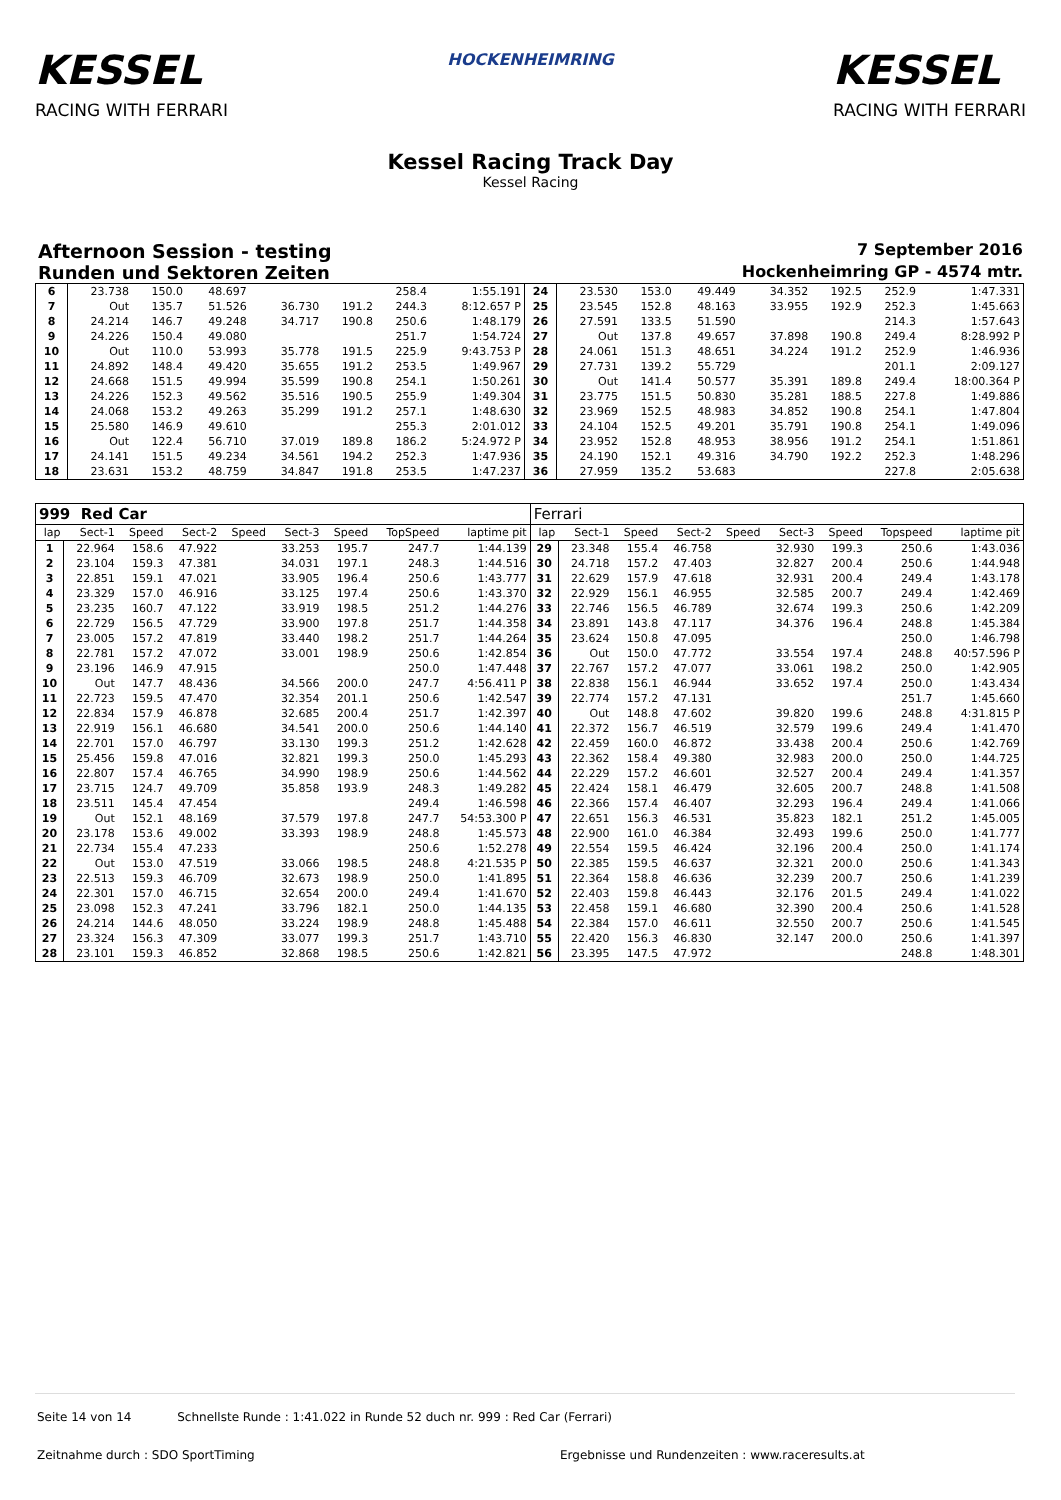KESSEL
RACING WITH FERRARI
HOCKENHEIMRING
KESSEL
RACING WITH FERRARI
Kessel Racing Track Day
Kessel Racing
Afternoon Session - testing 7 September 2016
Runden und Sektoren Zeiten Hockenheimring GP - 4574 mtr.
| 6 | 23.738 | 150.0 | 48.697 | | | | 258.4 | 1:55.191 | 24 | 23.530 | 153.0 | 49.449 | | 34.352 | 192.5 | 252.9 | 1:47.331 |
| 7 | Out | 135.7 | 51.526 | | 36.730 | 191.2 | 244.3 | 8:12.657 P | 25 | 23.545 | 152.8 | 48.163 | | 33.955 | 192.9 | 252.3 | 1:45.663 |
| 8 | 24.214 | 146.7 | 49.248 | | 34.717 | 190.8 | 250.6 | 1:48.179 | 26 | 27.591 | 133.5 | 51.590 | | | | 214.3 | 1:57.643 |
| 9 | 24.226 | 150.4 | 49.080 | | | | 251.7 | 1:54.724 | 27 | Out | 137.8 | 49.657 | | 37.898 | 190.8 | 249.4 | 8:28.992 P |
| 10 | Out | 110.0 | 53.993 | | 35.778 | 191.5 | 225.9 | 9:43.753 P | 28 | 24.061 | 151.3 | 48.651 | | 34.224 | 191.2 | 252.9 | 1:46.936 |
| 11 | 24.892 | 148.4 | 49.420 | | 35.655 | 191.2 | 253.5 | 1:49.967 | 29 | 27.731 | 139.2 | 55.729 | | | | 201.1 | 2:09.127 |
| 12 | 24.668 | 151.5 | 49.994 | | 35.599 | 190.8 | 254.1 | 1:50.261 | 30 | Out | 141.4 | 50.577 | | 35.391 | 189.8 | 249.4 | 18:00.364 P |
| 13 | 24.226 | 152.3 | 49.562 | | 35.516 | 190.5 | 255.9 | 1:49.304 | 31 | 23.775 | 151.5 | 50.830 | | 35.281 | 188.5 | 227.8 | 1:49.886 |
| 14 | 24.068 | 153.2 | 49.263 | | 35.299 | 191.2 | 257.1 | 1:48.630 | 32 | 23.969 | 152.5 | 48.983 | | 34.852 | 190.8 | 254.1 | 1:47.804 |
| 15 | 25.580 | 146.9 | 49.610 | | | | 255.3 | 2:01.012 | 33 | 24.104 | 152.5 | 49.201 | | 35.791 | 190.8 | 254.1 | 1:49.096 |
| 16 | Out | 122.4 | 56.710 | | 37.019 | 189.8 | 186.2 | 5:24.972 P | 34 | 23.952 | 152.8 | 48.953 | | 38.956 | 191.2 | 254.1 | 1:51.861 |
| 17 | 24.141 | 151.5 | 49.234 | | 34.561 | 194.2 | 252.3 | 1:47.936 | 35 | 24.190 | 152.1 | 49.316 | | 34.790 | 192.2 | 252.3 | 1:48.296 |
| 18 | 23.631 | 153.2 | 48.759 | | 34.847 | 191.8 | 253.5 | 1:47.237 | 36 | 27.959 | 135.2 | 53.683 | | | | 227.8 | 2:05.638 |
| 999 Red Car | | | | | | | | | Ferrari | | | | | | | | |
| --- | --- | --- | --- | --- | --- | --- | --- | --- | --- | --- | --- | --- | --- | --- | --- | --- | --- |
| lap | Sect-1 | Speed | Sect-2 | Speed | Sect-3 | Speed | TopSpeed | laptime pit | lap | Sect-1 | Speed | Sect-2 | Speed | Sect-3 | Speed | Topspeed | laptime pit |
| 1 | 22.964 | 158.6 | 47.922 | | 33.253 | 195.7 | 247.7 | 1:44.139 | 29 | 23.348 | 155.4 | 46.758 | | 32.930 | 199.3 | 250.6 | 1:43.036 |
| 2 | 23.104 | 159.3 | 47.381 | | 34.031 | 197.1 | 248.3 | 1:44.516 | 30 | 24.718 | 157.2 | 47.403 | | 32.827 | 200.4 | 250.6 | 1:44.948 |
| 3 | 22.851 | 159.1 | 47.021 | | 33.905 | 196.4 | 250.6 | 1:43.777 | 31 | 22.629 | 157.9 | 47.618 | | 32.931 | 200.4 | 249.4 | 1:43.178 |
| 4 | 23.329 | 157.0 | 46.916 | | 33.125 | 197.4 | 250.6 | 1:43.370 | 32 | 22.929 | 156.1 | 46.955 | | 32.585 | 200.7 | 249.4 | 1:42.469 |
| 5 | 23.235 | 160.7 | 47.122 | | 33.919 | 198.5 | 251.2 | 1:44.276 | 33 | 22.746 | 156.5 | 46.789 | | 32.674 | 199.3 | 250.6 | 1:42.209 |
| 6 | 22.729 | 156.5 | 47.729 | | 33.900 | 197.8 | 251.7 | 1:44.358 | 34 | 23.891 | 143.8 | 47.117 | | 34.376 | 196.4 | 248.8 | 1:45.384 |
| 7 | 23.005 | 157.2 | 47.819 | | 33.440 | 198.2 | 251.7 | 1:44.264 | 35 | 23.624 | 150.8 | 47.095 | | | | 250.0 | 1:46.798 |
| 8 | 22.781 | 157.2 | 47.072 | | 33.001 | 198.9 | 250.6 | 1:42.854 | 36 | Out | 150.0 | 47.772 | | 33.554 | 197.4 | 248.8 | 40:57.596 P |
| 9 | 23.196 | 146.9 | 47.915 | | | | 250.0 | 1:47.448 | 37 | 22.767 | 157.2 | 47.077 | | 33.061 | 198.2 | 250.0 | 1:42.905 |
| 10 | Out | 147.7 | 48.436 | | 34.566 | 200.0 | 247.7 | 4:56.411 P | 38 | 22.838 | 156.1 | 46.944 | | 33.652 | 197.4 | 250.0 | 1:43.434 |
| 11 | 22.723 | 159.5 | 47.470 | | 32.354 | 201.1 | 250.6 | 1:42.547 | 39 | 22.774 | 157.2 | 47.131 | | | | 251.7 | 1:45.660 |
| 12 | 22.834 | 157.9 | 46.878 | | 32.685 | 200.4 | 251.7 | 1:42.397 | 40 | Out | 148.8 | 47.602 | | 39.820 | 199.6 | 248.8 | 4:31.815 P |
| 13 | 22.919 | 156.1 | 46.680 | | 34.541 | 200.0 | 250.6 | 1:44.140 | 41 | 22.372 | 156.7 | 46.519 | | 32.579 | 199.6 | 249.4 | 1:41.470 |
| 14 | 22.701 | 157.0 | 46.797 | | 33.130 | 199.3 | 251.2 | 1:42.628 | 42 | 22.459 | 160.0 | 46.872 | | 33.438 | 200.4 | 250.6 | 1:42.769 |
| 15 | 25.456 | 159.8 | 47.016 | | 32.821 | 199.3 | 250.0 | 1:45.293 | 43 | 22.362 | 158.4 | 49.380 | | 32.983 | 200.0 | 250.0 | 1:44.725 |
| 16 | 22.807 | 157.4 | 46.765 | | 34.990 | 198.9 | 250.6 | 1:44.562 | 44 | 22.229 | 157.2 | 46.601 | | 32.527 | 200.4 | 249.4 | 1:41.357 |
| 17 | 23.715 | 124.7 | 49.709 | | 35.858 | 193.9 | 248.3 | 1:49.282 | 45 | 22.424 | 158.1 | 46.479 | | 32.605 | 200.7 | 248.8 | 1:41.508 |
| 18 | 23.511 | 145.4 | 47.454 | | | | 249.4 | 1:46.598 | 46 | 22.366 | 157.4 | 46.407 | | 32.293 | 196.4 | 249.4 | 1:41.066 |
| 19 | Out | 152.1 | 48.169 | | 37.579 | 197.8 | 247.7 | 54:53.300 P | 47 | 22.651 | 156.3 | 46.531 | | 35.823 | 182.1 | 251.2 | 1:45.005 |
| 20 | 23.178 | 153.6 | 49.002 | | 33.393 | 198.9 | 248.8 | 1:45.573 | 48 | 22.900 | 161.0 | 46.384 | | 32.493 | 199.6 | 250.0 | 1:41.777 |
| 21 | 22.734 | 155.4 | 47.233 | | | | 250.6 | 1:52.278 | 49 | 22.554 | 159.5 | 46.424 | | 32.196 | 200.4 | 250.0 | 1:41.174 |
| 22 | Out | 153.0 | 47.519 | | 33.066 | 198.5 | 248.8 | 4:21.535 P | 50 | 22.385 | 159.5 | 46.637 | | 32.321 | 200.0 | 250.6 | 1:41.343 |
| 23 | 22.513 | 159.3 | 46.709 | | 32.673 | 198.9 | 250.0 | 1:41.895 | 51 | 22.364 | 158.8 | 46.636 | | 32.239 | 200.7 | 250.6 | 1:41.239 |
| 24 | 22.301 | 157.0 | 46.715 | | 32.654 | 200.0 | 249.4 | 1:41.670 | 52 | 22.403 | 159.8 | 46.443 | | 32.176 | 201.5 | 249.4 | 1:41.022 |
| 25 | 23.098 | 152.3 | 47.241 | | 33.796 | 182.1 | 250.0 | 1:44.135 | 53 | 22.458 | 159.1 | 46.680 | | 32.390 | 200.4 | 250.6 | 1:41.528 |
| 26 | 24.214 | 144.6 | 48.050 | | 33.224 | 198.9 | 248.8 | 1:45.488 | 54 | 22.384 | 157.0 | 46.611 | | 32.550 | 200.7 | 250.6 | 1:41.545 |
| 27 | 23.324 | 156.3 | 47.309 | | 33.077 | 199.3 | 251.7 | 1:43.710 | 55 | 22.420 | 156.3 | 46.830 | | 32.147 | 200.0 | 250.6 | 1:41.397 |
| 28 | 23.101 | 159.3 | 46.852 | | 32.868 | 198.5 | 250.6 | 1:42.821 | 56 | 23.395 | 147.5 | 47.972 | | | | 248.8 | 1:48.301 |
Seite 14 von 14 Schnellste Runde : 1:41.022 in Runde 52 duch nr. 999 : Red Car (Ferrari)
Zeitnahme durch : SDO SportTiming
Ergebnisse und Rundenzeiten : www.raceresults.at